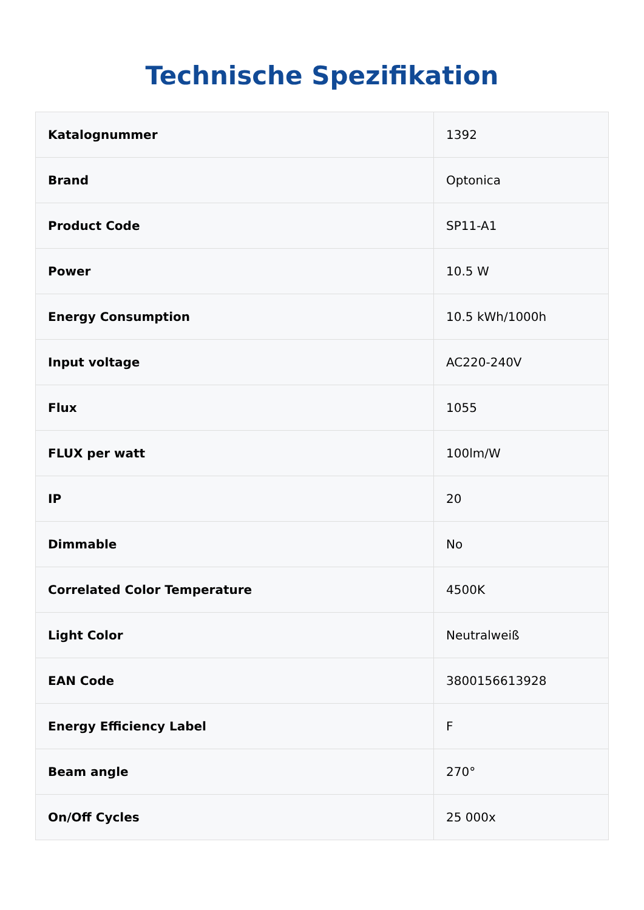Technische Spezifikation
| Katalognummer | 1392 |
| Brand | Optonica |
| Product Code | SP11-A1 |
| Power | 10.5 W |
| Energy Consumption | 10.5 kWh/1000h |
| Input voltage | AC220-240V |
| Flux | 1055 |
| FLUX per watt | 100lm/W |
| IP | 20 |
| Dimmable | No |
| Correlated Color Temperature | 4500K |
| Light Color | Neutralweiß |
| EAN Code | 3800156613928 |
| Energy Efficiency Label | F |
| Beam angle | 270° |
| On/Off Cycles | 25 000x |